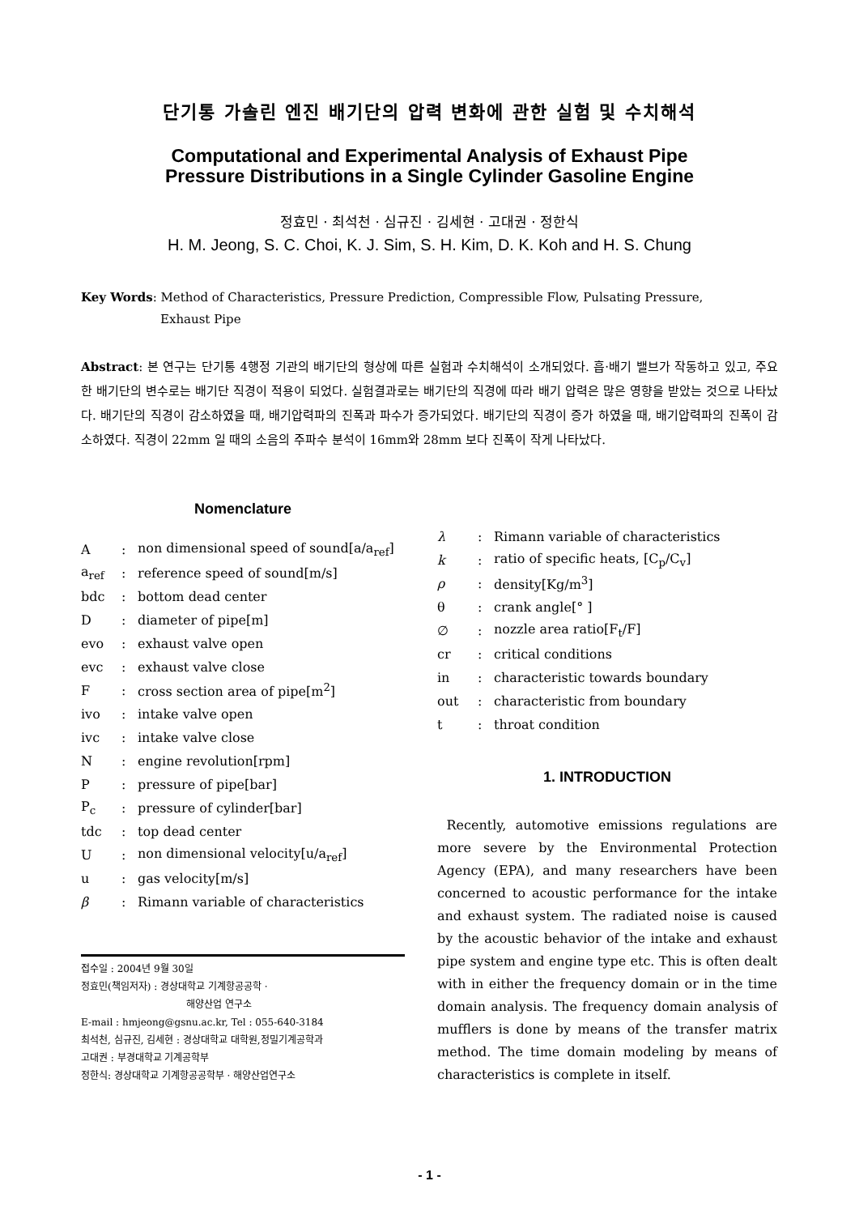단기통 가솔린 엔진 배기단의 압력 변화에 관한 실험 및 수치해석
Computational and Experimental Analysis of Exhaust Pipe
Pressure Distributions in a Single Cylinder Gasoline Engine
정효민 · 최석천 · 심규진 · 김세현 · 고대권 · 정한식
H. M. Jeong, S. C. Choi, K. J. Sim, S. H. Kim, D. K. Koh and H. S. Chung
Key Words: Method of Characteristics, Pressure Prediction, Compressible Flow, Pulsating Pressure,
Exhaust Pipe
Abstract: 본 연구는 단기통 4행정 기관의 배기단의 형상에 따른 실험과 수치해석이 소개되었다. 흡·배기 밸브가 작동하고 있고, 주요한 배기단의 변수로는 배기단 직경이 적용이 되었다. 실험결과로는 배기단의 직경에 따라 배기 압력은 많은 영향을 받았는 것으로 나타났다. 배기단의 직경이 감소하였을 때, 배기압력파의 진폭과 파수가 증가되었다. 배기단의 직경이 증가 하였을 때, 배기압력파의 진폭이 감소하였다. 직경이 22mm 일 때의 소음의 주파수 분석이 16mm와 28mm 보다 진폭이 작게 나타났다.
Nomenclature
| A | : | non dimensional speed of sound[a/a<sub>ref</sub>] |
| a<sub>ref</sub> | : | reference speed of sound[m/s] |
| bdc | : | bottom dead center |
| D | : | diameter of pipe[m] |
| evo | : | exhaust valve open |
| evc | : | exhaust valve close |
| F | : | cross section area of pipe[m<sup>2</sup>] |
| ivo | : | intake valve open |
| ivc | : | intake valve close |
| N | : | engine revolution[rpm] |
| P | : | pressure of pipe[bar] |
| P<sub>c</sub> | : | pressure of cylinder[bar] |
| tdc | : | top dead center |
| U | : | non dimensional velocity[u/a<sub>ref</sub>] |
| u | : | gas velocity[m/s] |
| β | : | Rimann variable of characteristics |
접수일 : 2004년 9월 30일
정효민(책임저자) : 경상대학교 기계항공공학 ·
해양산업 연구소
E-mail : hmjeong@gsnu.ac.kr, Tel : 055-640-3184
최석천, 심규진, 김세현 : 경상대학교 대학원,정밀기계공학과
고대권 : 부경대학교 기계공학부
정한식: 경상대학교 기계항공공학부 · 해양산업연구소
| λ | : | Rimann variable of characteristics |
| k | : | ratio of specific heats, [C<sub>p</sub>/C<sub>v</sub>] |
| ρ | : | density[Kg/m<sup>3</sup>] |
| θ | : | crank angle[° ] |
| ∅ | : | nozzle area ratio[F<sub>t</sub>/F] |
| cr | : | critical conditions |
| in | : | characteristic towards boundary |
| out | : | characteristic from boundary |
| t | : | throat condition |
1. INTRODUCTION
Recently, automotive emissions regulations are more severe by the Environmental Protection Agency (EPA), and many researchers have been concerned to acoustic performance for the intake and exhaust system. The radiated noise is caused by the acoustic behavior of the intake and exhaust pipe system and engine type etc. This is often dealt with in either the frequency domain or in the time domain analysis. The frequency domain analysis of mufflers is done by means of the transfer matrix method. The time domain modeling by means of characteristics is complete in itself.
- 1 -